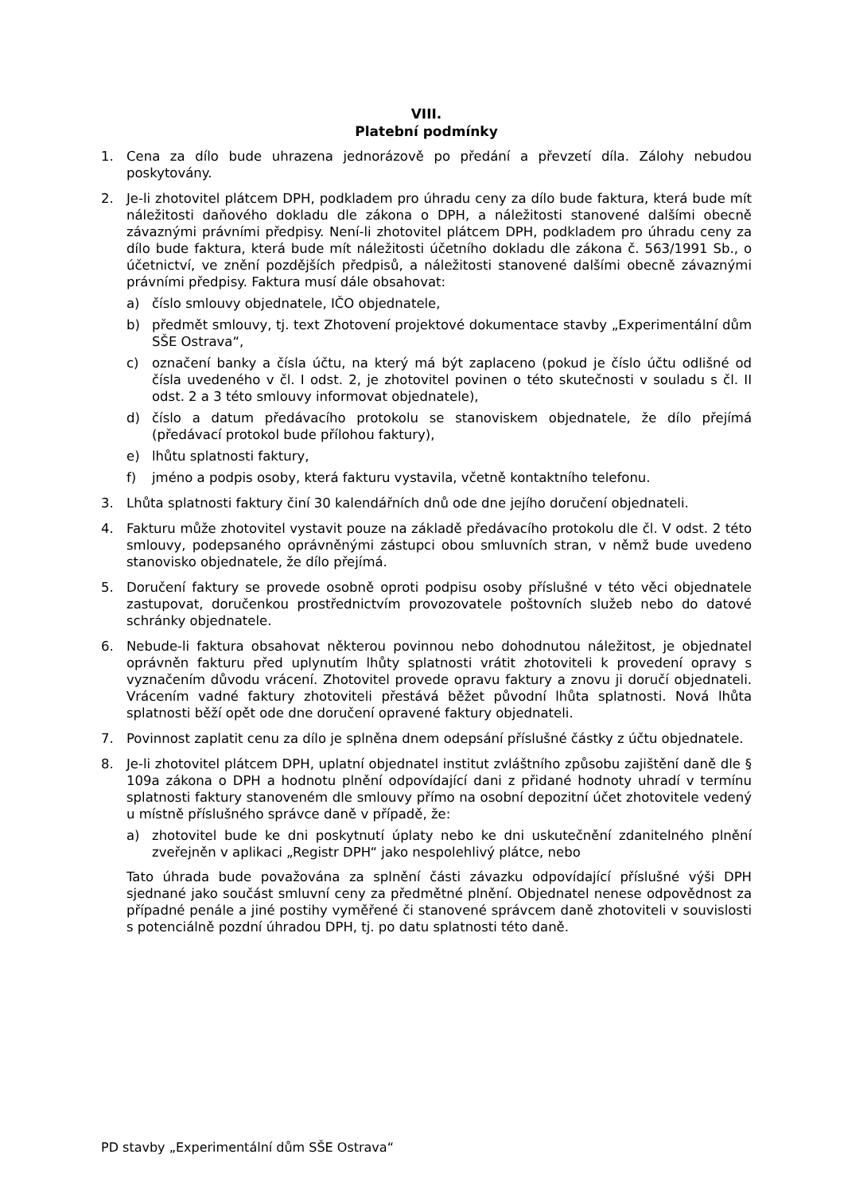VIII.
Platební podmínky
1. Cena za dílo bude uhrazena jednorázově po předání a převzetí díla. Zálohy nebudou poskytovány.
2. Je-li zhotovitel plátcem DPH, podkladem pro úhradu ceny za dílo bude faktura, která bude mít náležitosti daňového dokladu dle zákona o DPH, a náležitosti stanovené dalšími obecně závaznými právními předpisy. Není-li zhotovitel plátcem DPH, podkladem pro úhradu ceny za dílo bude faktura, která bude mít náležitosti účetního dokladu dle zákona č. 563/1991 Sb., o účetnictví, ve znění pozdějších předpisů, a náležitosti stanovené dalšími obecně závaznými právními předpisy. Faktura musí dále obsahovat:
a) číslo smlouvy objednatele, IČO objednatele,
b) předmět smlouvy, tj. text Zhotovení projektové dokumentace stavby „Experimentální dům SŠE Ostrava“,
c) označení banky a čísla účtu, na který má být zaplaceno (pokud je číslo účtu odlišné od čísla uvedeného v čl. I odst. 2, je zhotovitel povinen o této skutečnosti v souladu s čl. II odst. 2 a 3 této smlouvy informovat objednatele),
d) číslo a datum předávacího protokolu se stanoviskem objednatele, že dílo přejímá (předávací protokol bude přílohou faktury),
e) lhůtu splatnosti faktury,
f) jméno a podpis osoby, která fakturu vystavila, včetně kontaktního telefonu.
3. Lhůta splatnosti faktury činí 30 kalendářních dnů ode dne jejího doručení objednateli.
4. Fakturu může zhotovitel vystavit pouze na základě předávacího protokolu dle čl. V odst. 2 této smlouvy, podepsaného oprávněnými zástupci obou smluvních stran, v němž bude uvedeno stanovisko objednatele, že dílo přejímá.
5. Doručení faktury se provede osobně oproti podpisu osoby příslušné v této věci objednatele zastupovat, doručenkou prostřednictvím provozovatele poštovních služeb nebo do datové schránky objednatele.
6. Nebude-li faktura obsahovat některou povinnou nebo dohodnutou náležitost, je objednatel oprávněn fakturu před uplynutím lhůty splatnosti vrátit zhotoviteli k provedení opravy s vyznačením důvodu vrácení. Zhotovitel provede opravu faktury a znovu ji doručí objednateli. Vrácením vadné faktury zhotoviteli přestává běžet původní lhůta splatnosti. Nová lhůta splatnosti běží opět ode dne doručení opravené faktury objednateli.
7. Povinnost zaplatit cenu za dílo je splněna dnem odepsání příslušné částky z účtu objednatele.
8. Je-li zhotovitel plátcem DPH, uplatní objednatel institut zvláštního způsobu zajištění daně dle § 109a zákona o DPH a hodnotu plnění odpovídající dani z přidané hodnoty uhradí v termínu splatnosti faktury stanoveném dle smlouvy přímo na osobní depozitní účet zhotovitele vedený u místně příslušného správce daně v případě, že:
a) zhotovitel bude ke dni poskytnutí úplaty nebo ke dni uskutečnění zdanitelného plnění zveřejněn v aplikaci „Registr DPH“ jako nespolehlivý plátce, nebo
Tato úhrada bude považována za splnění části závazku odpovídající příslušné výši DPH sjednané jako součást smluvní ceny za předmětné plnění. Objednatel nenese odpovědnost za případné penále a jiné postihy vyměřené či stanovené správcem daně zhotoviteli v souvislosti s potenciálně pozdní úhradou DPH, tj. po datu splatnosti této daně.
PD stavby „Experimentální dům SŠE Ostrava“